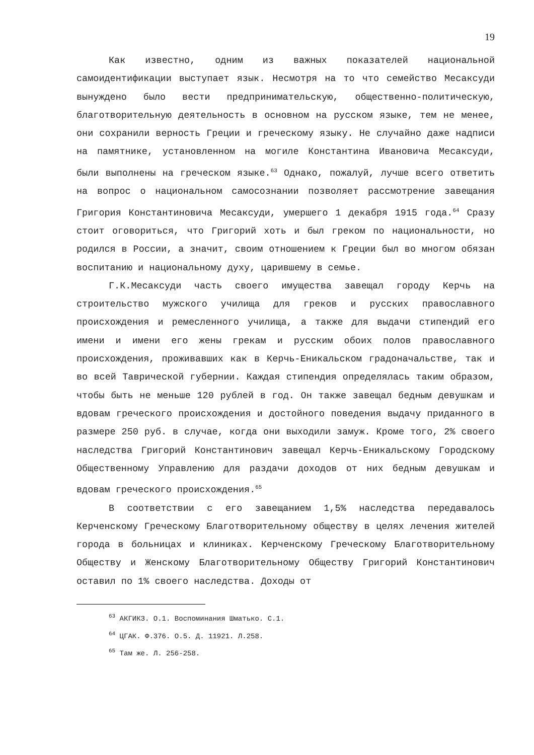19
Как известно, одним из важных показателей национальной самоидентификации выступает язык. Несмотря на то что семейство Месаксуди вынуждено было вести предпринимательскую, общественно-политическую, благотворительную деятельность в основном на русском языке, тем не менее, они сохранили верность Греции и греческому языку. Не случайно даже надписи на памятнике, установленном на могиле Константина Ивановича Месаксуди, были выполнены на греческом языке.<sup>63</sup> Однако, пожалуй, лучше всего ответить на вопрос о национальном самосознании позволяет рассмотрение завещания Григория Константиновича Месаксуди, умершего 1 декабря 1915 года.<sup>64</sup> Сразу стоит оговориться, что Григорий хоть и был греком по национальности, но родился в России, а значит, своим отношением к Греции был во многом обязан воспитанию и национальному духу, царившему в семье.
Г.К.Месаксуди часть своего имущества завещал городу Керчь на строительство мужского училища для греков и русских православного происхождения и ремесленного училища, а также для выдачи стипендий его имени и имени его жены грекам и русским обоих полов православного происхождения, проживавших как в Керчь-Еникальском градоначальстве, так и во всей Таврической губернии. Каждая стипендия определялась таким образом, чтобы быть не меньше 120 рублей в год. Он также завещал бедным девушкам и вдовам греческого происхождения и достойного поведения выдачу приданного в размере 250 руб. в случае, когда они выходили замуж. Кроме того, 2% своего наследства Григорий Константинович завещал Керчь-Еникальскому Городскому Общественному Управлению для раздачи доходов от них бедным девушкам и вдовам греческого происхождения.<sup>65</sup>
В соответствии с его завещанием 1,5% наследства передавалось Керченскому Греческому Благотворительному обществу в целях лечения жителей города в больницах и клиниках. Керченскому Греческому Благотворительному Обществу и Женскому Благотворительному Обществу Григорий Константинович оставил по 1% своего наследства. Доходы от
<sup>63</sup> АКГИКЗ. О.1. Воспоминания Шматько. С.1.
<sup>64</sup> ЦГАК. Ф.376. О.5. Д. 11921. Л.258.
<sup>65</sup> Там же. Л. 256-258.